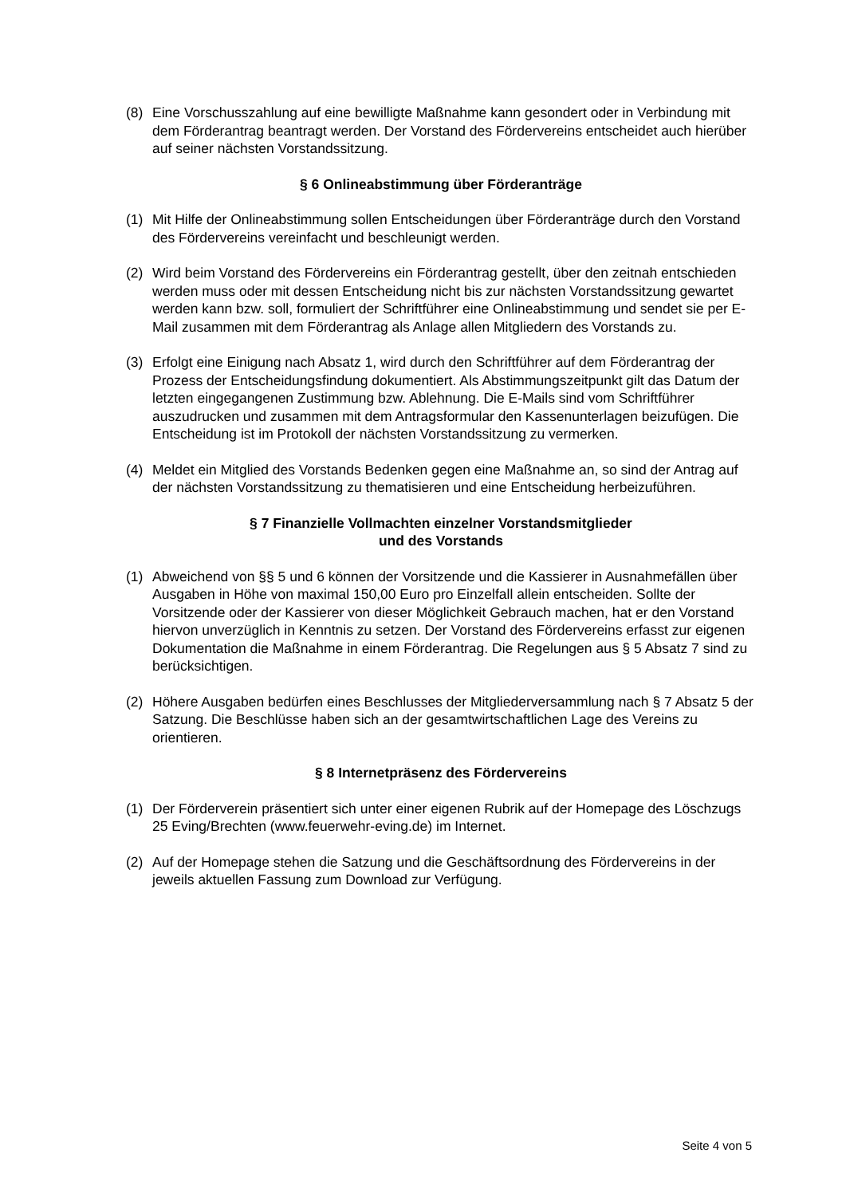(8) Eine Vorschusszahlung auf eine bewilligte Maßnahme kann gesondert oder in Verbindung mit dem Förderantrag beantragt werden. Der Vorstand des Fördervereins entscheidet auch hierüber auf seiner nächsten Vorstandssitzung.
§ 6 Onlineabstimmung über Förderanträge
(1) Mit Hilfe der Onlineabstimmung sollen Entscheidungen über Förderanträge durch den Vorstand des Fördervereins vereinfacht und beschleunigt werden.
(2) Wird beim Vorstand des Fördervereins ein Förderantrag gestellt, über den zeitnah entschieden werden muss oder mit dessen Entscheidung nicht bis zur nächsten Vorstandssitzung gewartet werden kann bzw. soll, formuliert der Schriftführer eine Onlineabstimmung und sendet sie per E-Mail zusammen mit dem Förderantrag als Anlage allen Mitgliedern des Vorstands zu.
(3) Erfolgt eine Einigung nach Absatz 1, wird durch den Schriftführer auf dem Förderantrag der Prozess der Entscheidungsfindung dokumentiert. Als Abstimmungszeitpunkt gilt das Datum der letzten eingegangenen Zustimmung bzw. Ablehnung. Die E-Mails sind vom Schriftführer auszudrucken und zusammen mit dem Antragsformular den Kassenunterlagen beizufügen. Die Entscheidung ist im Protokoll der nächsten Vorstandssitzung zu vermerken.
(4) Meldet ein Mitglied des Vorstands Bedenken gegen eine Maßnahme an, so sind der Antrag auf der nächsten Vorstandssitzung zu thematisieren und eine Entscheidung herbeizuführen.
§ 7 Finanzielle Vollmachten einzelner Vorstandsmitglieder
und des Vorstands
(1) Abweichend von §§ 5 und 6 können der Vorsitzende und die Kassierer in Ausnahmefällen über Ausgaben in Höhe von maximal 150,00 Euro pro Einzelfall allein entscheiden. Sollte der Vorsitzende oder der Kassierer von dieser Möglichkeit Gebrauch machen, hat er den Vorstand hiervon unverzüglich in Kenntnis zu setzen. Der Vorstand des Fördervereins erfasst zur eigenen Dokumentation die Maßnahme in einem Förderantrag. Die Regelungen aus § 5 Absatz 7 sind zu berücksichtigen.
(2) Höhere Ausgaben bedürfen eines Beschlusses der Mitgliederversammlung nach § 7 Absatz 5 der Satzung. Die Beschlüsse haben sich an der gesamtwirtschaftlichen Lage des Vereins zu orientieren.
§ 8 Internetpräsenz des Fördervereins
(1) Der Förderverein präsentiert sich unter einer eigenen Rubrik auf der Homepage des Löschzugs 25 Eving/Brechten (www.feuerwehr-eving.de) im Internet.
(2) Auf der Homepage stehen die Satzung und die Geschäftsordnung des Fördervereins in der jeweils aktuellen Fassung zum Download zur Verfügung.
Seite 4 von 5